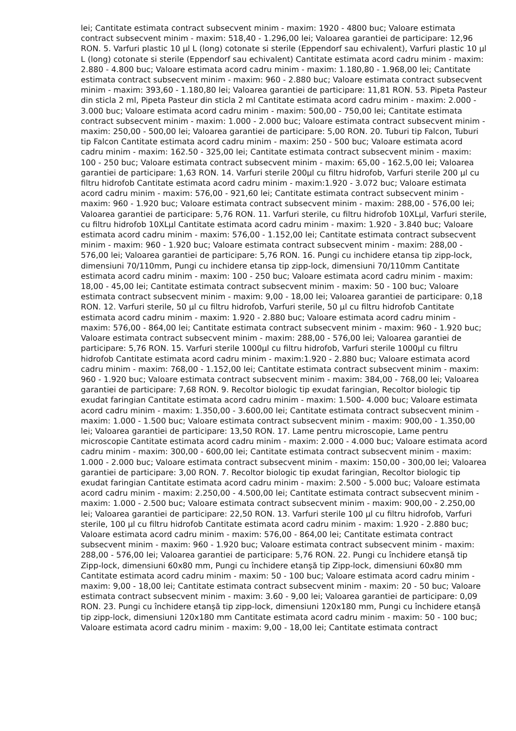lei; Cantitate estimata contract subsecvent minim - maxim: 1920 - 4800 buc; Valoare estimata contract subsecvent minim - maxim: 518,40 - 1.296,00 lei; Valoarea garantiei de participare: 12,96 RON. 5. Varfuri plastic 10 µl L (long) cotonate si sterile (Eppendorf sau echivalent), Varfuri plastic 10 µl L (long) cotonate si sterile (Eppendorf sau echivalent) Cantitate estimata acord cadru minim - maxim: 2.880 - 4.800 buc; Valoare estimata acord cadru minim - maxim: 1.180,80 - 1.968,00 lei; Cantitate estimata contract subsecvent minim - maxim: 960 - 2.880 buc; Valoare estimata contract subsecvent minim - maxim: 393,60 - 1.180,80 lei; Valoarea garantiei de participare: 11,81 RON. 53. Pipeta Pasteur din sticla 2 ml, Pipeta Pasteur din sticla 2 ml Cantitate estimata acord cadru minim - maxim: 2.000 - 3.000 buc; Valoare estimata acord cadru minim - maxim: 500,00 - 750,00 lei; Cantitate estimata contract subsecvent minim - maxim: 1.000 - 2.000 buc; Valoare estimata contract subsecvent minim - maxim: 250,00 - 500,00 lei; Valoarea garantiei de participare: 5,00 RON. 20. Tuburi tip Falcon, Tuburi tip Falcon Cantitate estimata acord cadru minim - maxim: 250 - 500 buc; Valoare estimata acord cadru minim - maxim: 162.50 - 325,00 lei; Cantitate estimata contract subsecvent minim - maxim: 100 - 250 buc; Valoare estimata contract subsecvent minim - maxim: 65,00 - 162.5,00 lei; Valoarea garantiei de participare: 1,63 RON. 14. Varfuri sterile 200µl cu filtru hidrofob, Varfuri sterile 200 µl cu filtru hidrofob Cantitate estimata acord cadru minim - maxim:1.920 - 3.072 buc; Valoare estimata acord cadru minim - maxim: 576,00 - 921,60 lei; Cantitate estimata contract subsecvent minim - maxim: 960 - 1.920 buc; Valoare estimata contract subsecvent minim - maxim: 288,00 - 576,00 lei; Valoarea garantiei de participare: 5,76 RON. 11. Varfuri sterile, cu filtru hidrofob 10XLµl, Varfuri sterile, cu filtru hidrofob 10XLµl Cantitate estimata acord cadru minim - maxim: 1.920 - 3.840 buc; Valoare estimata acord cadru minim - maxim: 576,00 - 1.152,00 lei; Cantitate estimata contract subsecvent minim - maxim: 960 - 1.920 buc; Valoare estimata contract subsecvent minim - maxim: 288,00 - 576,00 lei; Valoarea garantiei de participare: 5,76 RON. 16. Pungi cu inchidere etansa tip zipp-lock, dimensiuni 70/110mm, Pungi cu inchidere etansa tip zipp-lock, dimensiuni 70/110mm Cantitate estimata acord cadru minim - maxim: 100 - 250 buc; Valoare estimata acord cadru minim - maxim: 18,00 - 45,00 lei; Cantitate estimata contract subsecvent minim - maxim: 50 - 100 buc; Valoare estimata contract subsecvent minim - maxim: 9,00 - 18,00 lei; Valoarea garantiei de participare: 0,18 RON. 12. Varfuri sterile, 50 µl cu filtru hidrofob, Varfuri sterile, 50 µl cu filtru hidrofob Cantitate estimata acord cadru minim - maxim: 1.920 - 2.880 buc; Valoare estimata acord cadru minim - maxim: 576,00 - 864,00 lei; Cantitate estimata contract subsecvent minim - maxim: 960 - 1.920 buc; Valoare estimata contract subsecvent minim - maxim: 288,00 - 576,00 lei; Valoarea garantiei de participare: 5,76 RON. 15. Varfuri sterile 1000µl cu filtru hidrofob, Varfuri sterile 1000µl cu filtru hidrofob Cantitate estimata acord cadru minim - maxim:1.920 - 2.880 buc; Valoare estimata acord cadru minim - maxim: 768,00 - 1.152,00 lei; Cantitate estimata contract subsecvent minim - maxim: 960 - 1.920 buc; Valoare estimata contract subsecvent minim - maxim: 384,00 - 768,00 lei; Valoarea garantiei de participare: 7,68 RON. 9. Recoltor biologic tip exudat faringian, Recoltor biologic tip exudat faringian Cantitate estimata acord cadru minim - maxim: 1.500- 4.000 buc; Valoare estimata acord cadru minim - maxim: 1.350,00 - 3.600,00 lei; Cantitate estimata contract subsecvent minim - maxim: 1.000 - 1.500 buc; Valoare estimata contract subsecvent minim - maxim: 900,00 - 1.350,00 lei; Valoarea garantiei de participare: 13,50 RON. 17. Lame pentru microscopie, Lame pentru microscopie Cantitate estimata acord cadru minim - maxim: 2.000 - 4.000 buc; Valoare estimata acord cadru minim - maxim: 300,00 - 600,00 lei; Cantitate estimata contract subsecvent minim - maxim: 1.000 - 2.000 buc; Valoare estimata contract subsecvent minim - maxim: 150,00 - 300,00 lei; Valoarea garantiei de participare: 3,00 RON. 7. Recoltor biologic tip exudat faringian, Recoltor biologic tip exudat faringian Cantitate estimata acord cadru minim - maxim: 2.500 - 5.000 buc; Valoare estimata acord cadru minim - maxim: 2.250,00 - 4.500,00 lei; Cantitate estimata contract subsecvent minim - maxim: 1.000 - 2.500 buc; Valoare estimata contract subsecvent minim - maxim: 900,00 - 2.250,00 lei; Valoarea garantiei de participare: 22,50 RON. 13. Varfuri sterile 100 µl cu filtru hidrofob, Varfuri sterile, 100 µl cu filtru hidrofob Cantitate estimata acord cadru minim - maxim: 1.920 - 2.880 buc; Valoare estimata acord cadru minim - maxim: 576,00 - 864,00 lei; Cantitate estimata contract subsecvent minim - maxim: 960 - 1.920 buc; Valoare estimata contract subsecvent minim - maxim: 288,00 - 576,00 lei; Valoarea garantiei de participare: 5,76 RON. 22. Pungi cu închidere etanşă tip Zipp-lock, dimensiuni 60x80 mm, Pungi cu închidere etanşă tip Zipp-lock, dimensiuni 60x80 mm Cantitate estimata acord cadru minim - maxim: 50 - 100 buc; Valoare estimata acord cadru minim - maxim: 9,00 - 18,00 lei; Cantitate estimata contract subsecvent minim - maxim: 20 - 50 buc; Valoare estimata contract subsecvent minim - maxim: 3.60 - 9,00 lei; Valoarea garantiei de participare: 0,09 RON. 23. Pungi cu închidere etanşă tip zipp-lock, dimensiuni 120x180 mm, Pungi cu închidere etanşă tip zipp-lock, dimensiuni 120x180 mm Cantitate estimata acord cadru minim - maxim: 50 - 100 buc; Valoare estimata acord cadru minim - maxim: 9,00 - 18,00 lei; Cantitate estimata contract